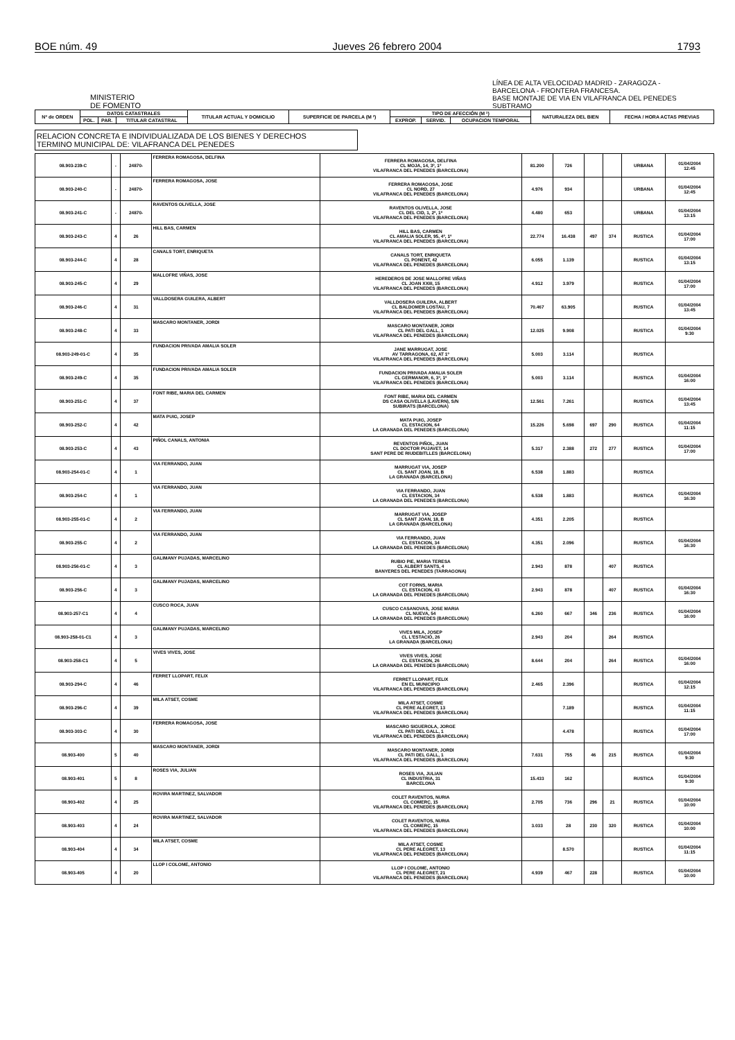BOE núm. 49 Jueves 26 febrero 2004 1793
MINISTERIO
DE FOMENTO
LÍNEA DE ALTA VELOCIDAD MADRID - ZARAGOZA - BARCELONA - FRONTERA FRANCESA.
BASE MONTAJE DE VIA EN VILAFRANCA DEL PENEDES
SUBTRAMO
| Nº de ORDEN | DATOS CATASTRALES | | | TITULAR ACTUAL Y DOMICILIO | SUPERFICIE DE PARCELA (M ²) | TIPO DE AFECCIÓN (M ²) | | | NATURALEZA DEL BIEN | FECHA / HORA ACTAS PREVIAS |
| --- | --- | --- | --- | --- | --- | --- | --- | --- | --- | --- |
| | POL. | PAR. | TITULAR CATASTRAL | | | EXPROP. | SERVID. | OCUPACION TEMPORAL | | |
RELACION CONCRETA E INDIVIDUALIZADA DE LOS BIENES Y DERECHOS
TERMINO MUNICIPAL DE: VILAFRANCA DEL PENEDES
| 08.903-239-C | - | 24870- | FERRERA ROMAGOSA, DELFINA | FERRERA ROMAGOSA, DELFINA CL MOJA, 14, 3º, 1º VILAFRANCA DEL PENEDES (BARCELONA) | 81.200 | 726 | | | URBANA | 01/04/2004 12:45 |
| 08.903-240-C | - | 24870- | FERRERA ROMAGOSA, JOSE | FERRERA ROMAGOSA, JOSE CL NORD, 27 VILAFRANCA DEL PENEDES (BARCELONA) | 4.976 | 934 | | | URBANA | 01/04/2004 12:45 |
| 08.903-241-C | - | 24870- | RAVENTOS OLIVELLA, JOSE | RAVENTOS OLIVELLA, JOSE CL DEL CID, 1, 2º, 1º VILAFRANCA DEL PENEDES (BARCELONA) | 4.480 | 653 | | | URBANA | 01/04/2004 13:15 |
| 08.903-243-C | 4 | 26 | HILL BAS, CARMEN | HILL BAS, CARMEN CL AMALIA SOLER, 95, 4º, 1º VILAFRANCA DEL PENEDES (BARCELONA) | 22.774 | 16.438 | 497 | 374 | RUSTICA | 01/04/2004 17:00 |
| 08.903-244-C | 4 | 28 | CANALS TORT, ENRIQUETA | CANALS TORT, ENRIQUETA CL PONENT, 42 VILAFRANCA DEL PENEDES (BARCELONA) | 6.055 | 1.139 | | | RUSTICA | 01/04/2004 13:15 |
| 08.903-245-C | 4 | 29 | MALLOFRE VIÑAS, JOSE | HEREDEROS DE JOSE MALLOFRE VIÑAS CL JOAN XXIII, 15 VILAFRANCA DEL PENEDES (BARCELONA) | 4.912 | 3.979 | | | RUSTICA | 01/04/2004 17:00 |
| 08.903-246-C | 4 | 31 | VALLDOSERA GUILERA, ALBERT | VALLDOSERA GUILERA, ALBERT CL BALDOMER LOSTAU, 7 VILAFRANCA DEL PENEDES (BARCELONA) | 70.467 | 63.905 | | | RUSTICA | 01/04/2004 13:45 |
| 08.903-248-C | 4 | 33 | MASCARO MONTANER, JORDI | MASCARO MONTANER, JORDI CL PATI DEL GALL, 1 VILAFRANCA DEL PENEDES (BARCELONA) | 12.025 | 9.908 | | | RUSTICA | 01/04/2004 9:30 |
| 08.903-249-01-C | 4 | 35 | FUNDACION PRIVADA AMALIA SOLER | JANE MARRUGAT, JOSE AV TARRAGONA, 62, AT 1º VILAFRANCA DEL PENEDES (BARCELONA) | 5.003 | 3.114 | | | RUSTICA | |
| 08.903-249-C | 4 | 35 | FUNDACION PRIVADA AMALIA SOLER | FUNDACION PRIVADA AMALIA SOLER CL GERMANOR, 6, 3º, 1º VILAFRANCA DEL PENEDES (BARCELONA) | 5.003 | 3.114 | | | RUSTICA | 01/04/2004 16:00 |
| 08.903-251-C | 4 | 37 | FONT RIBE, MARIA DEL CARMEN | FONT RIBE, MARIA DEL CARMEN DS CASA OLIVELLA (LAVERN), S/N SUBIRATS (BARCELONA) | 12.561 | 7.261 | | | RUSTICA | 01/04/2004 13:45 |
| 08.903-252-C | 4 | 42 | MATA PUIG, JOSEP | MATA PUIG, JOSEP CL ESTACION, 64 LA GRANADA DEL PENEDES (BARCELONA) | 15.226 | 5.698 | 697 | 290 | RUSTICA | 01/04/2004 11:15 |
| 08.903-253-C | 4 | 43 | PIÑOL CANALS, ANTONIA | REVENTOS PIÑOL, JUAN CL DOCTOR PUJAVET, 14 SANT PERE DE RIUDEBITLLES (BARCELONA) | 5.317 | 2.388 | 272 | 277 | RUSTICA | 01/04/2004 17:00 |
| 08.903-254-01-C | 4 | 1 | VIA FERRANDO, JUAN | MARRUGAT VIA, JOSEP CL SANT JOAN, 18, B LA GRANADA (BARCELONA) | 6.538 | 1.883 | | | RUSTICA | |
| 08.903-254-C | 4 | 1 | VIA FERRANDO, JUAN | VIA FERRANDO, JUAN CL ESTACION, 34 LA GRANADA DEL PENEDES (BARCELONA) | 6.538 | 1.883 | | | RUSTICA | 01/04/2004 16:30 |
| 08.903-255-01-C | 4 | 2 | VIA FERRANDO, JUAN | MARRUGAT VIA, JOSEP CL SANT JOAN, 18, B LA GRANADA (BARCELONA) | 4.351 | 2.205 | | | RUSTICA | |
| 08.903-255-C | 4 | 2 | VIA FERRANDO, JUAN | VIA FERRANDO, JUAN CL ESTACION, 34 LA GRANADA DEL PENEDES (BARCELONA) | 4.351 | 2.096 | | | RUSTICA | 01/04/2004 16:30 |
| 08.903-256-01-C | 4 | 3 | GALIMANY PUJADAS, MARCELINO | RUBIO PIE, MARIA TERESA CL ALBERT SANTS, 4 BANYERES DEL PENEDES (TARRAGONA) | 2.943 | 878 | | 407 | RUSTICA | |
| 08.903-256-C | 4 | 3 | GALIMANY PUJADAS, MARCELINO | COT FORNS, MARIA CL ESTACION, 43 LA GRANADA DEL PENEDES (BARCELONA) | 2.943 | 878 | | 407 | RUSTICA | 01/04/2004 16:30 |
| 08.903-257-C1 | 4 | 4 | CUSCO ROCA, JUAN | CUSCO CASANOVAS, JOSE MARIA CL NUEVA, 54 LA GRANADA DEL PENEDES (BARCELONA) | 6.260 | 667 | 346 | 236 | RUSTICA | 01/04/2004 16:00 |
| 08.903-258-01-C1 | 4 | 3 | GALIMANY PUJADAS, MARCELINO | VIVES MILA, JOSEP CL L'ESTACIÓ, 26 LA GRANADA (BARCELONA) | 2.943 | 204 | | 264 | RUSTICA | |
| 08.903-258-C1 | 4 | 5 | VIVES VIVES, JOSE | VIVES VIVES, JOSE CL ESTACION, 26 LA GRANADA DEL PENEDES (BARCELONA) | 8.644 | 204 | | 264 | RUSTICA | 01/04/2004 16:00 |
| 08.903-294-C | 4 | 46 | FERRET LLOPART, FELIX | FERRET LLOPART, FELIX EN EL MUNICIPIO VILAFRANCA DEL PENEDES (BARCELONA) | 2.465 | 2.396 | | | RUSTICA | 01/04/2004 12:15 |
| 08.903-296-C | 4 | 39 | MILA ATSET, COSME | MILA ATSET, COSME CL PERE ALEGRET, 13 VILAFRANCA DEL PENEDES (BARCELONA) | | 7.189 | | | RUSTICA | 01/04/2004 11:15 |
| 08.903-303-C | 4 | 30 | FERRERA ROMAGOSA, JOSE | MASCARO SIGUEROLA, JORGE CL PATI DEL GALL, 1 VILAFRANCA DEL PENEDES (BARCELONA) | | 4.478 | | | RUSTICA | 01/04/2004 17:00 |
| 08.903-400 | 5 | 40 | MASCARO MONTANER, JORDI | MASCARO MONTANER, JORDI CL PATI DEL GALL, 1 VILAFRANCA DEL PENEDES (BARCELONA) | 7.631 | 755 | 46 | 215 | RUSTICA | 01/04/2004 9:30 |
| 08.903-401 | 5 | 8 | ROSES VIA, JULIAN | ROSES VIA, JULIAN CL INDUSTRIA, 31 BARCELONA | 15.433 | 162 | | | RUSTICA | 01/04/2004 9:30 |
| 08.903-402 | 4 | 25 | ROVIRA MARTINEZ, SALVADOR | COLET RAVENTOS, NURIA CL COMERÇ, 15 VILAFRANCA DEL PENEDES (BARCELONA) | 2.705 | 736 | 296 | 21 | RUSTICA | 01/04/2004 10:00 |
| 08.903-403 | 4 | 24 | ROVIRA MARTINEZ, SALVADOR | COLET RAVENTOS, NURIA CL COMERÇ, 15 VILAFRANCA DEL PENEDES (BARCELONA) | 3.033 | 28 | 230 | 320 | RUSTICA | 01/04/2004 10:00 |
| 08.903-404 | 4 | 34 | MILA ATSET, COSME | MILA ATSET, COSME CL PERE ALEGRET, 13 VILAFRANCA DEL PENEDES (BARCELONA) | | 8.570 | | | RUSTICA | 01/04/2004 11:15 |
| 08.903-405 | 4 | 20 | LLOP I COLOME, ANTONIO | LLOP I COLOME, ANTONIO CL PERE ALEGRET, 21 VILAFRANCA DEL PENEDES (BARCELONA) | 4.939 | 467 | 228 | | RUSTICA | 01/04/2004 10:00 |